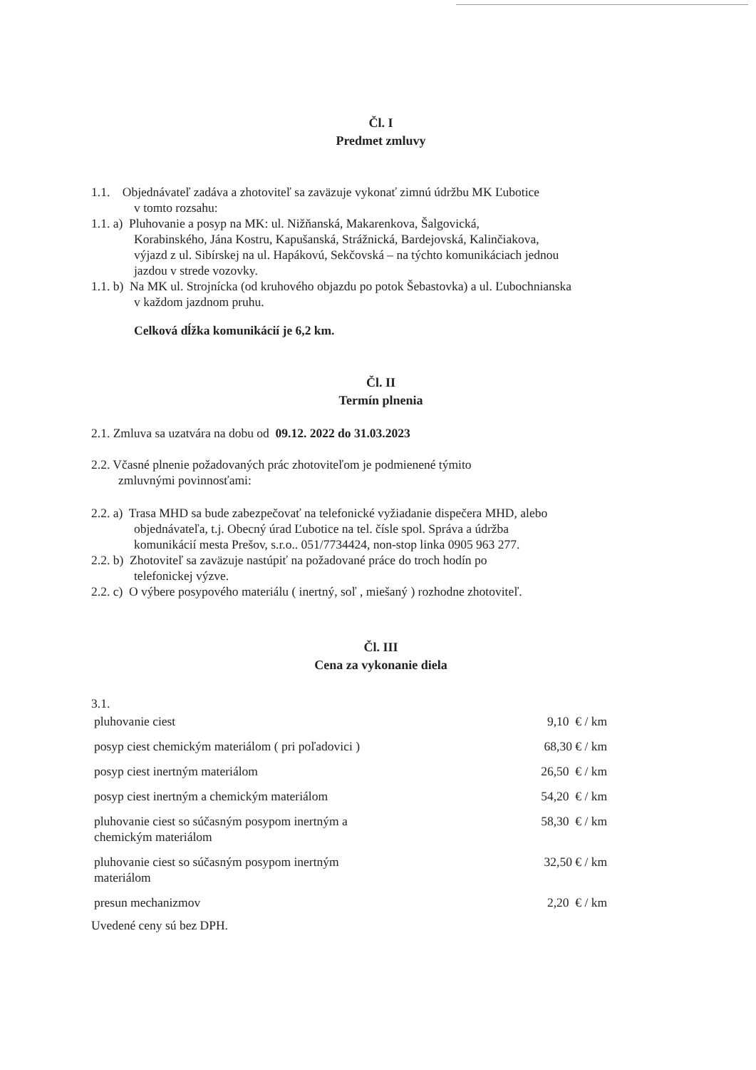Čl. I
Predmet zmluvy
1.1. Objednávateľ zadáva a zhotoviteľ sa zaväzuje vykonať zimnú údržbu MK Ľubotice
v tomto rozsahu:
1.1. a) Pluhovanie a posyp na MK: ul. Nižňanská, Makarenkova, Šalgovická,
Korabinského, Jána Kostru, Kapušanská, Strážnická, Bardejovská, Kalinčiakova,
výjazd z ul. Sibírskej na ul. Hapákovú, Sekčovská – na týchto komunikáciach jednou
jazdou v strede vozovky.
1.1. b) Na MK ul. Strojnícka (od kruhového objazdu po potok Šebastovka) a ul. Ľubochnianska
v každom jazdnom pruhu.
Celková dĺžka komunikácií je 6,2 km.
Čl. II
Termín plnenia
2.1. Zmluva sa uzatvára na dobu od 09.12. 2022 do 31.03.2023
2.2. Včasné plnenie požadovaných prác zhotoviteľom je podmienené týmito
zmluvnými povinnosťami:
2.2. a) Trasa MHD sa bude zabezpečovať na telefonické vyžiadanie dispečera MHD, alebo
objednávateľa, t.j. Obecný úrad Ľubotice na tel. čísle spol. Správa a údržba
komunikácií mesta Prešov, s.r.o.. 051/7734424, non-stop linka 0905 963 277.
2.2. b) Zhotoviteľ sa zaväzuje nastúpiť na požadované práce do troch hodín po
telefonickej výzve.
2.2. c) O výbere posypového materiálu ( inertný, soľ , miešaný ) rozhodne zhotoviteľ.
Čl. III
Cena za vykonanie diela
3.1.
| pluhovanie ciest | 9,10 € / km |
| posyp ciest chemickým materiálom ( pri poľadovici ) | 68,30 € / km |
| posyp ciest inertným materiálom | 26,50 € / km |
| posyp ciest inertným a chemickým materiálom | 54,20 € / km |
| pluhovanie ciest so súčasným posypom inertným a chemickým materiálom | 58,30 € / km |
| pluhovanie ciest so súčasným posypom inertným materiálom | 32,50 € / km |
| presun mechanizmov | 2,20 € / km |
Uvedené ceny sú bez DPH.